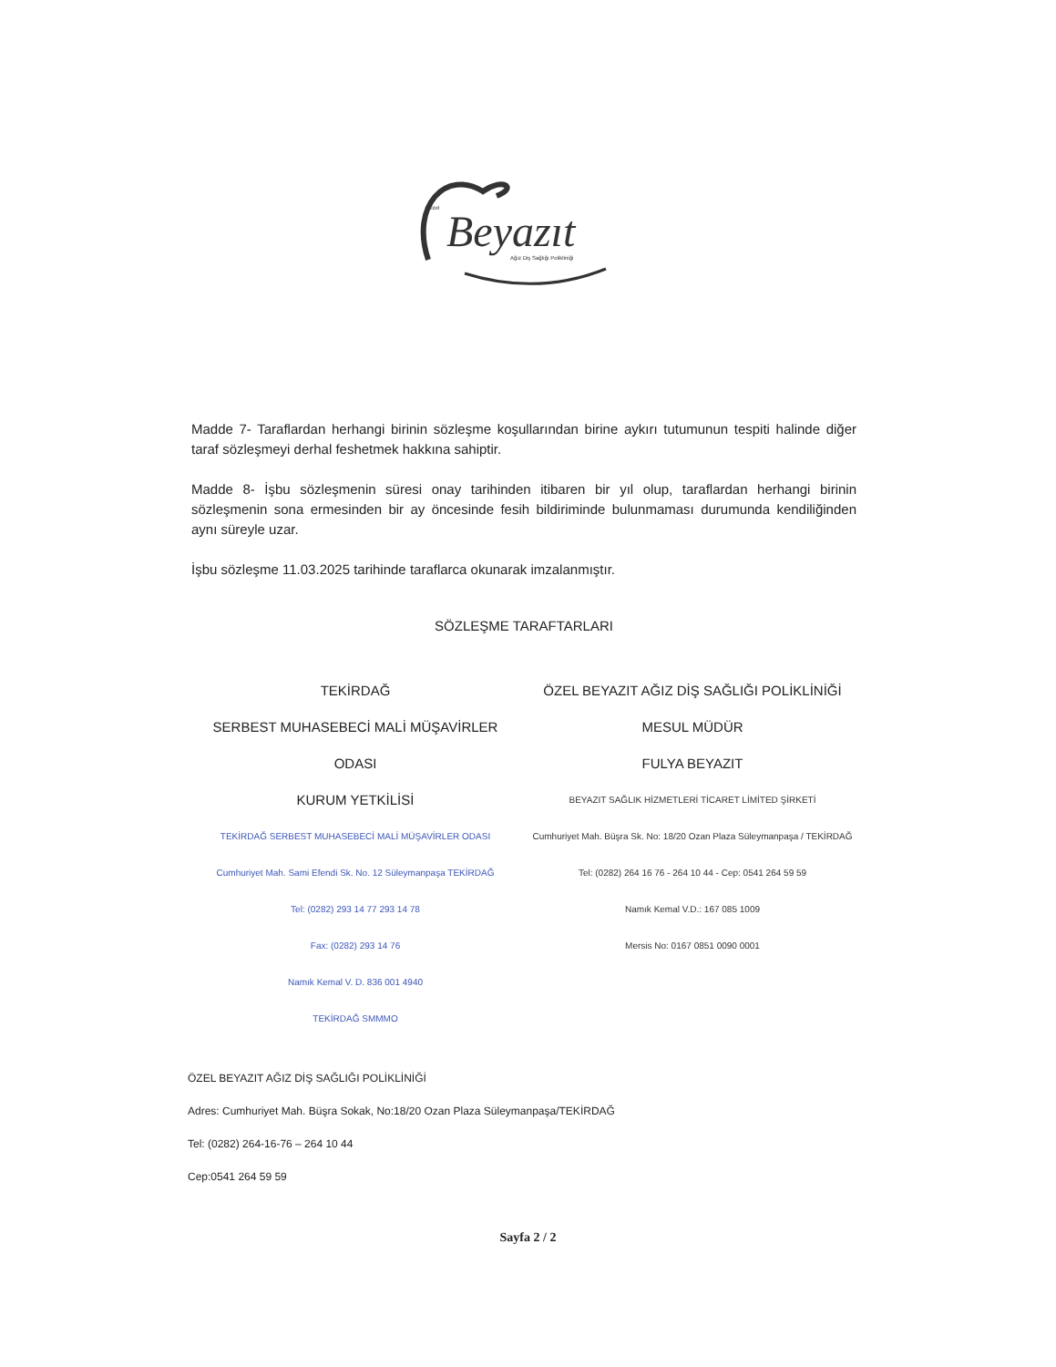Beyazıt
Özel
Ağız Diş Sağlığı Polikliniği
Madde 7- Taraflardan herhangi birinin sözleşme koşullarından birine aykırı tutumunun tespiti halinde diğer taraf sözleşmeyi derhal feshetmek hakkına sahiptir.
Madde 8- İşbu sözleşmenin süresi onay tarihinden itibaren bir yıl olup, taraflardan herhangi birinin sözleşmenin sona ermesinden bir ay öncesinde fesih bildiriminde bulunmaması durumunda kendiliğinden aynı süreyle uzar.
İşbu sözleşme 11.03.2025 tarihinde taraflarca okunarak imzalanmıştır.
SÖZLEŞME TARAFTARLARI
TEKİRDAĞ
SERBEST MUHASEBECİ MALİ MÜŞAVİRLER ODASI
KURUM YETKİLİSİ
TEKİRDAĞ SERBEST MUHASEBECİ MALİ MÜŞAVİRLER ODASI
Cumhuriyet Mah. Sami Efendi Sk. No. 12 Süleymanpaşa TEKİRDAĞ
Tel: (0282) 293 14 77 293 14 78
Fax: (0282) 293 14 76
Namık Kemal V. D. 836 001 4940
TEKİRDAĞ SMMMO
ÖZEL BEYAZIT AĞIZ DİŞ SAĞLIĞI POLİKLİNİĞİ
MESUL MÜDÜR
FULYA BEYAZIT
BEYAZIT SAĞLIK HİZMETLERİ TİCARET LİMİTED ŞİRKETİ
Cumhuriyet Mah. Büşra Sk. No: 18/20 Ozan Plaza Süleymanpaşa / TEKİRDAĞ
Tel: (0282) 264 16 76 - 264 10 44 - Cep: 0541 264 59 59
Namık Kemal V.D.: 167 085 1009
Mersis No: 0167 0851 0090 0001
ÖZEL BEYAZIT AĞIZ DİŞ SAĞLIĞI POLİKLİNİĞİ
Adres: Cumhuriyet Mah. Büşra Sokak, No:18/20 Ozan Plaza Süleymanpaşa/TEKİRDAĞ
Tel: (0282) 264-16-76 – 264 10 44
Cep:0541 264 59 59
Sayfa 2 / 2